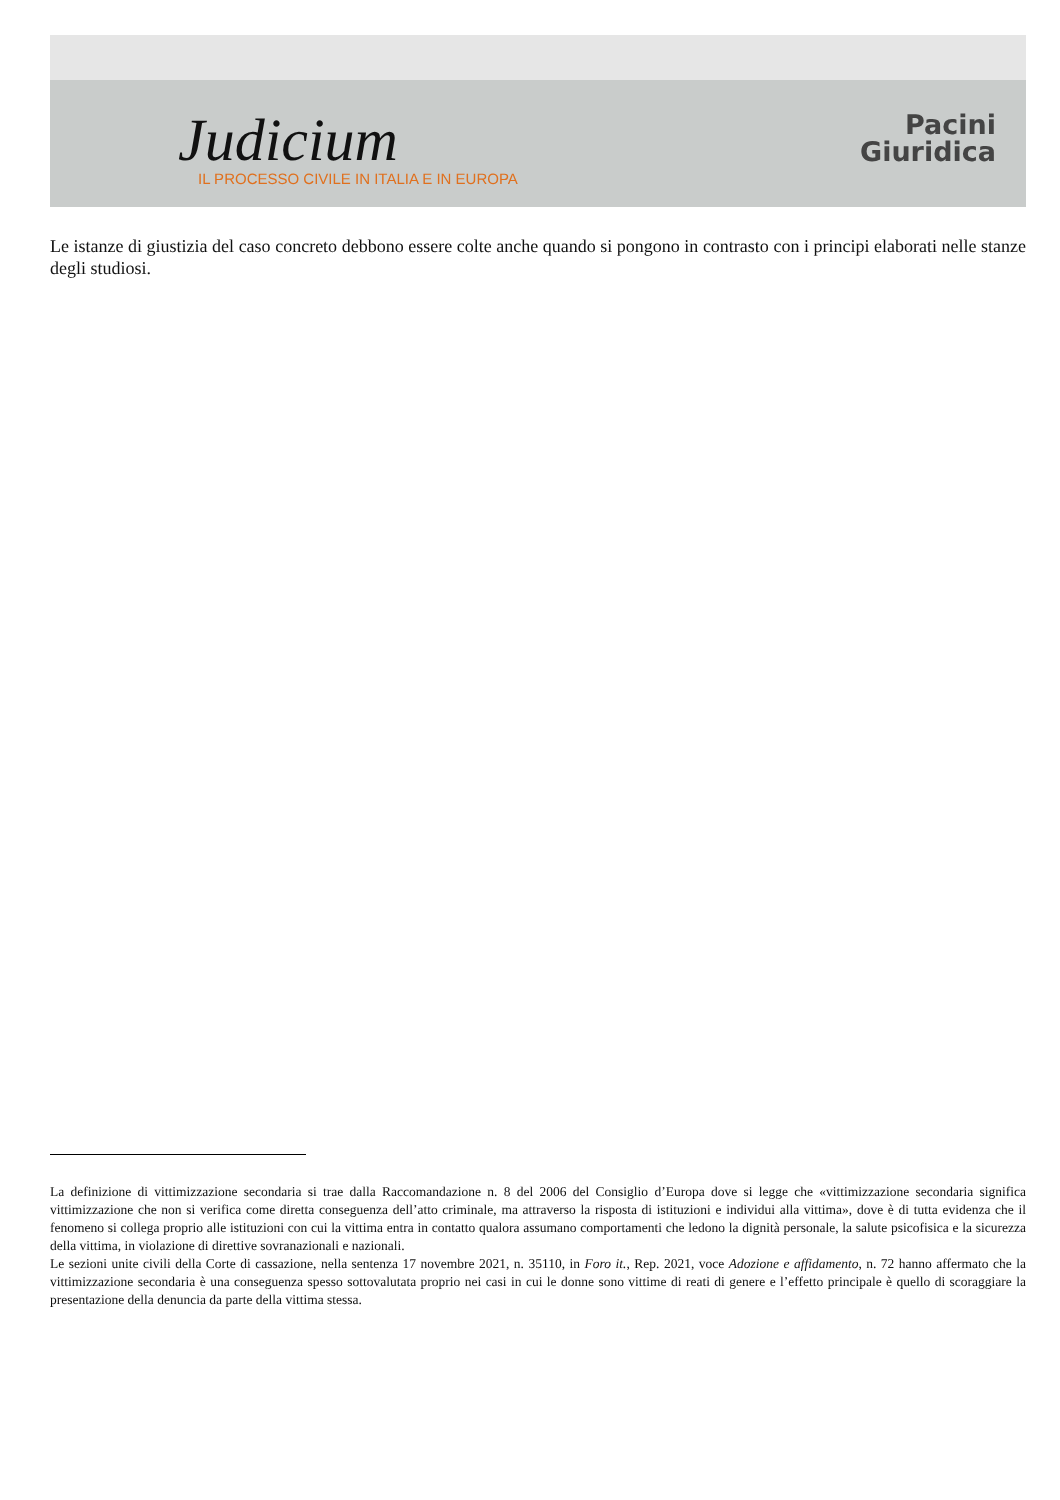Judicium
IL PROCESSO CIVILE IN ITALIA E IN EUROPA
Pacini
Giuridica
Le istanze di giustizia del caso concreto debbono essere colte anche quando si pongono in contrasto con i principi elaborati nelle stanze degli studiosi.
La definizione di vittimizzazione secondaria si trae dalla Raccomandazione n. 8 del 2006 del Consiglio d’Europa dove si legge che «vittimizzazione secondaria significa vittimizzazione che non si verifica come diretta conseguenza dell’atto criminale, ma attraverso la risposta di istituzioni e individui alla vittima», dove è di tutta evidenza che il fenomeno si collega proprio alle istituzioni con cui la vittima entra in contatto qualora assumano comportamenti che ledono la dignità personale, la salute psicofisica e la sicurezza della vittima, in violazione di direttive sovranazionali e nazionali.
Le sezioni unite civili della Corte di cassazione, nella sentenza 17 novembre 2021, n. 35110, in Foro it., Rep. 2021, voce Adozione e affidamento, n. 72 hanno affermato che la vittimizzazione secondaria è una conseguenza spesso sottovalutata proprio nei casi in cui le donne sono vittime di reati di genere e l’effetto principale è quello di scoraggiare la presentazione della denuncia da parte della vittima stessa.